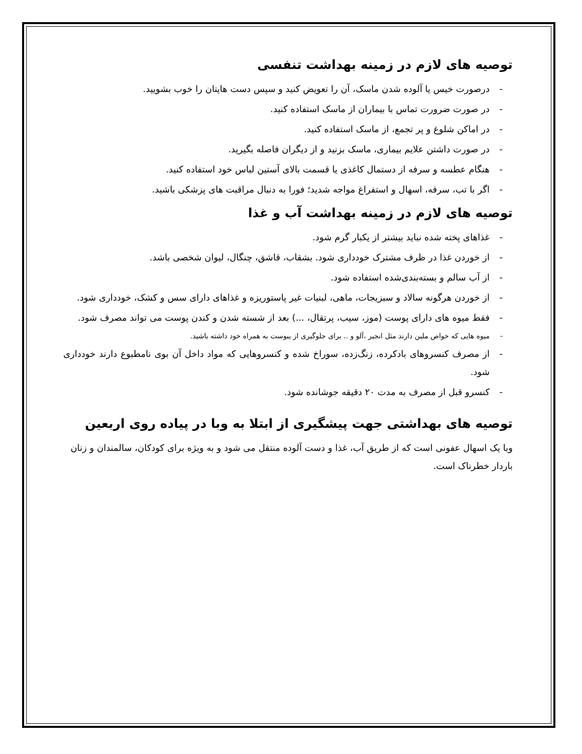توصیه های لازم در زمینه بهداشت تنفسی
- درصورت خیس یا آلوده شدن ماسک، آن را تعویض کنید و سپس دست هایتان را خوب بشویید.
- در صورت ضرورت تماس با بیماران از ماسک استفاده کنید.
- در اماکن شلوغ و پر تجمع، از ماسک استفاده کنید.
- در صورت داشتن علایم بیماری، ماسک بزنید و از دیگران فاصله بگیرید.
- هنگام عطسه و سرفه از دستمال کاغذی یا قسمت بالای آستین لباس خود استفاده کنید.
- اگر با تب، سرفه، اسهال و استفراغ مواجه شدید؛ فورا به دنبال مراقبت های پزشکی باشید.
توصیه های لازم در زمینه بهداشت آب و غذا
- غذاهای پخته شده نباید بیشتر از یکبار گرم شود.
- از خوردن غذا در ظرف مشترک خودداری شود. بشقاب، قاشق، چنگال، لیوان شخصی باشد.
- از آب سالم و بسته‌بندی‌شده استفاده شود.
- از خوردن هرگونه سالاد و سبزیجات، ماهی، لبنیات غیر پاستوریزه و غذاهای دارای سس و کشک، خودداری شود.
- فقط میوه های دارای پوست (موز، سیب، پرتقال، ...) بعد از شسته شدن و کندن پوست می تواند مصرف شود.
- میوه هایی که خواص ملین دارند مثل انجیر ،آلو و .. برای جلوگیری از یبوست به همراه خود داشته باشید.
- از مصرف کنسروهای بادکرده، زنگ‌زده، سوراخ شده و کنسروهایی که مواد داخل آن بوی نامطبوع دارند خودداری شود.
- کنسرو قبل از مصرف به مدت ۲۰ دقیقه جوشانده شود.
توصیه های بهداشتی جهت پیشگیری از ابتلا به وبا در پیاده روی اربعین
وبا یک اسهال عفونی است که از طریق آب، غذا و دست آلوده منتقل می شود و به ویژه برای کودکان، سالمندان و زنان باردار خطرناک است.